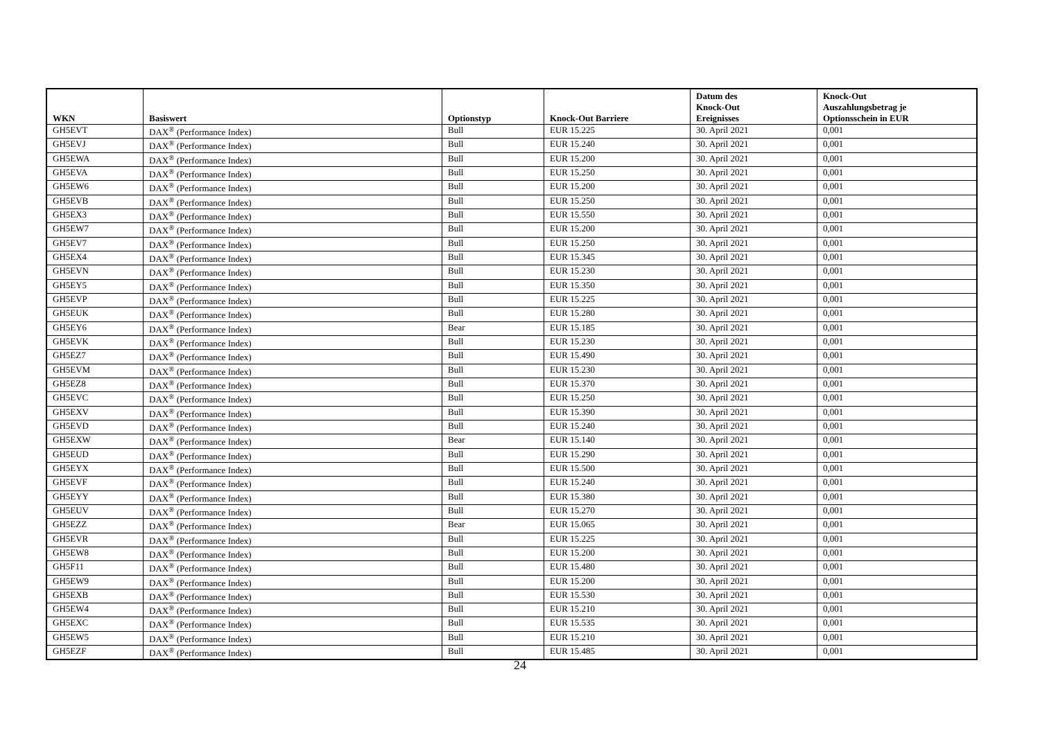| WKN | Basiswert | Optionstyp | Knock-Out Barriere | Datum des Knock-Out Ereignisses | Knock-Out Auszahlungsbetrag je Optionsschein in EUR |
| --- | --- | --- | --- | --- | --- |
| GH5EVT | DAX<sup>®</sup> (Performance Index) | Bull | EUR 15.225 | 30. April 2021 | 0,001 |
| GH5EVJ | DAX<sup>®</sup> (Performance Index) | Bull | EUR 15.240 | 30. April 2021 | 0,001 |
| GH5EWA | DAX<sup>®</sup> (Performance Index) | Bull | EUR 15.200 | 30. April 2021 | 0,001 |
| GH5EVA | DAX<sup>®</sup> (Performance Index) | Bull | EUR 15.250 | 30. April 2021 | 0,001 |
| GH5EW6 | DAX<sup>®</sup> (Performance Index) | Bull | EUR 15.200 | 30. April 2021 | 0,001 |
| GH5EVB | DAX<sup>®</sup> (Performance Index) | Bull | EUR 15.250 | 30. April 2021 | 0,001 |
| GH5EX3 | DAX<sup>®</sup> (Performance Index) | Bull | EUR 15.550 | 30. April 2021 | 0,001 |
| GH5EW7 | DAX<sup>®</sup> (Performance Index) | Bull | EUR 15.200 | 30. April 2021 | 0,001 |
| GH5EV7 | DAX<sup>®</sup> (Performance Index) | Bull | EUR 15.250 | 30. April 2021 | 0,001 |
| GH5EX4 | DAX<sup>®</sup> (Performance Index) | Bull | EUR 15.345 | 30. April 2021 | 0,001 |
| GH5EVN | DAX<sup>®</sup> (Performance Index) | Bull | EUR 15.230 | 30. April 2021 | 0,001 |
| GH5EY5 | DAX<sup>®</sup> (Performance Index) | Bull | EUR 15.350 | 30. April 2021 | 0,001 |
| GH5EVP | DAX<sup>®</sup> (Performance Index) | Bull | EUR 15.225 | 30. April 2021 | 0,001 |
| GH5EUK | DAX<sup>®</sup> (Performance Index) | Bull | EUR 15.280 | 30. April 2021 | 0,001 |
| GH5EY6 | DAX<sup>®</sup> (Performance Index) | Bear | EUR 15.185 | 30. April 2021 | 0,001 |
| GH5EVK | DAX<sup>®</sup> (Performance Index) | Bull | EUR 15.230 | 30. April 2021 | 0,001 |
| GH5EZ7 | DAX<sup>®</sup> (Performance Index) | Bull | EUR 15.490 | 30. April 2021 | 0,001 |
| GH5EVM | DAX<sup>®</sup> (Performance Index) | Bull | EUR 15.230 | 30. April 2021 | 0,001 |
| GH5EZ8 | DAX<sup>®</sup> (Performance Index) | Bull | EUR 15.370 | 30. April 2021 | 0,001 |
| GH5EVC | DAX<sup>®</sup> (Performance Index) | Bull | EUR 15.250 | 30. April 2021 | 0,001 |
| GH5EXV | DAX<sup>®</sup> (Performance Index) | Bull | EUR 15.390 | 30. April 2021 | 0,001 |
| GH5EVD | DAX<sup>®</sup> (Performance Index) | Bull | EUR 15.240 | 30. April 2021 | 0,001 |
| GH5EXW | DAX<sup>®</sup> (Performance Index) | Bear | EUR 15.140 | 30. April 2021 | 0,001 |
| GH5EUD | DAX<sup>®</sup> (Performance Index) | Bull | EUR 15.290 | 30. April 2021 | 0,001 |
| GH5EYX | DAX<sup>®</sup> (Performance Index) | Bull | EUR 15.500 | 30. April 2021 | 0,001 |
| GH5EVF | DAX<sup>®</sup> (Performance Index) | Bull | EUR 15.240 | 30. April 2021 | 0,001 |
| GH5EYY | DAX<sup>®</sup> (Performance Index) | Bull | EUR 15.380 | 30. April 2021 | 0,001 |
| GH5EUV | DAX<sup>®</sup> (Performance Index) | Bull | EUR 15.270 | 30. April 2021 | 0,001 |
| GH5EZZ | DAX<sup>®</sup> (Performance Index) | Bear | EUR 15.065 | 30. April 2021 | 0,001 |
| GH5EVR | DAX<sup>®</sup> (Performance Index) | Bull | EUR 15.225 | 30. April 2021 | 0,001 |
| GH5EW8 | DAX<sup>®</sup> (Performance Index) | Bull | EUR 15.200 | 30. April 2021 | 0,001 |
| GH5F11 | DAX<sup>®</sup> (Performance Index) | Bull | EUR 15.480 | 30. April 2021 | 0,001 |
| GH5EW9 | DAX<sup>®</sup> (Performance Index) | Bull | EUR 15.200 | 30. April 2021 | 0,001 |
| GH5EXB | DAX<sup>®</sup> (Performance Index) | Bull | EUR 15.530 | 30. April 2021 | 0,001 |
| GH5EW4 | DAX<sup>®</sup> (Performance Index) | Bull | EUR 15.210 | 30. April 2021 | 0,001 |
| GH5EXC | DAX<sup>®</sup> (Performance Index) | Bull | EUR 15.535 | 30. April 2021 | 0,001 |
| GH5EW5 | DAX<sup>®</sup> (Performance Index) | Bull | EUR 15.210 | 30. April 2021 | 0,001 |
| GH5EZF | DAX<sup>®</sup> (Performance Index) | Bull | EUR 15.485 | 30. April 2021 | 0,001 |
24